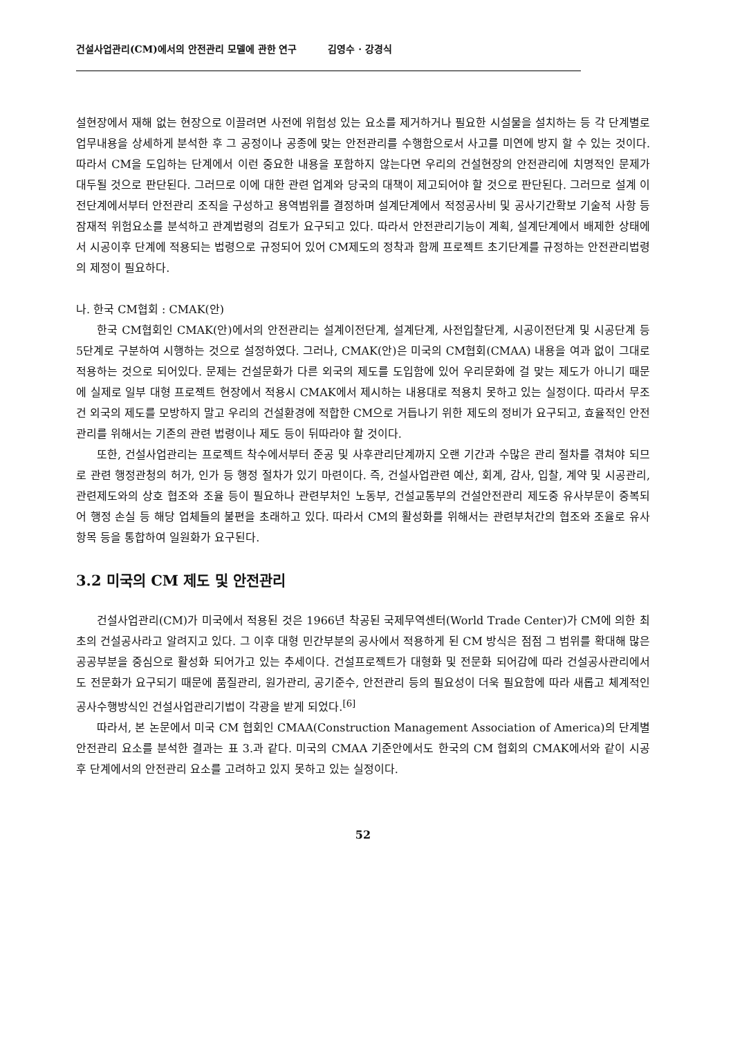건설사업관리(CM)에서의 안전관리 모델에 관한 연구 김영수 · 강경식
설현장에서 재해 없는 현장으로 이끌려면 사전에 위험성 있는 요소를 제거하거나 필요한 시설물을 설치하는 등 각 단계별로 업무내용을 상세하게 분석한 후 그 공정이나 공종에 맞는 안전관리를 수행함으로서 사고를 미연에 방지 할 수 있는 것이다. 따라서 CM을 도입하는 단계에서 이런 중요한 내용을 포함하지 않는다면 우리의 건설현장의 안전관리에 치명적인 문제가 대두될 것으로 판단된다. 그러므로 이에 대한 관련 업계와 당국의 대책이 제고되어야 할 것으로 판단된다. 그러므로 설계 이전단계에서부터 안전관리 조직을 구성하고 용역범위를 결정하며 설계단계에서 적정공사비 및 공사기간확보 기술적 사항 등 잠재적 위험요소를 분석하고 관계법령의 검토가 요구되고 있다. 따라서 안전관리기능이 계획, 설계단계에서 배제한 상태에서 시공이후 단계에 적용되는 법령으로 규정되어 있어 CM제도의 정착과 함께 프로젝트 초기단계를 규정하는 안전관리법령의 제정이 필요하다.
나. 한국 CM협회 : CMAK(안)
한국 CM협회인 CMAK(안)에서의 안전관리는 설계이전단계, 설계단계, 사전입찰단계, 시공이전단계 및 시공단계 등 5단계로 구분하여 시행하는 것으로 설정하였다. 그러나, CMAK(안)은 미국의 CM협회(CMAA) 내용을 여과 없이 그대로 적용하는 것으로 되어있다. 문제는 건설문화가 다른 외국의 제도를 도입함에 있어 우리문화에 걸 맞는 제도가 아니기 때문에 실제로 일부 대형 프로젝트 현장에서 적용시 CMAK에서 제시하는 내용대로 적용치 못하고 있는 실정이다. 따라서 무조건 외국의 제도를 모방하지 말고 우리의 건설환경에 적합한 CM으로 거듭나기 위한 제도의 정비가 요구되고, 효율적인 안전관리를 위해서는 기존의 관련 법령이나 제도 등이 뒤따라야 할 것이다.
또한, 건설사업관리는 프로젝트 착수에서부터 준공 및 사후관리단계까지 오랜 기간과 수많은 관리 절차를 겪쳐야 되므로 관련 행정관청의 허가, 인가 등 행정 절차가 있기 마련이다. 즉, 건설사업관련 예산, 회계, 감사, 입찰, 계약 및 시공관리, 관련제도와의 상호 협조와 조율 등이 필요하나 관련부처인 노동부, 건설교통부의 건설안전관리 제도중 유사부문이 중복되어 행정 손실 등 해당 업체들의 불편을 초래하고 있다. 따라서 CM의 활성화를 위해서는 관련부처간의 협조와 조율로 유사 항목 등을 통합하여 일원화가 요구된다.
3.2 미국의 CM 제도 및 안전관리
건설사업관리(CM)가 미국에서 적용된 것은 1966년 착공된 국제무역센터(World Trade Center)가 CM에 의한 최초의 건설공사라고 알려지고 있다. 그 이후 대형 민간부분의 공사에서 적용하게 된 CM 방식은 점점 그 범위를 확대해 많은 공공부분을 중심으로 활성화 되어가고 있는 추세이다. 건설프로젝트가 대형화 및 전문화 되어감에 따라 건설공사관리에서도 전문화가 요구되기 때문에 품질관리, 원가관리, 공기준수, 안전관리 등의 필요성이 더욱 필요함에 따라 새롭고 체계적인 공사수행방식인 건설사업관리기법이 각광을 받게 되었다.<sup>[6]</sup>
따라서, 본 논문에서 미국 CM 협회인 CMAA(Construction Management Association of America)의 단계별 안전관리 요소를 분석한 결과는 표 3.과 같다. 미국의 CMAA 기준안에서도 한국의 CM 협회의 CMAK에서와 같이 시공 후 단계에서의 안전관리 요소를 고려하고 있지 못하고 있는 실정이다.
52